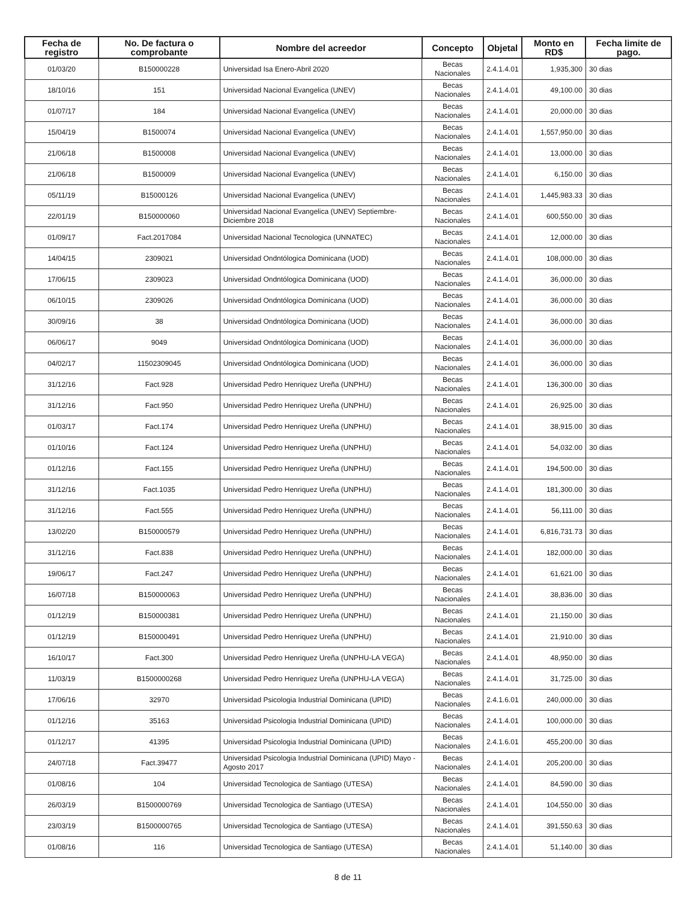| Fecha de registro | No. De factura o comprobante | Nombre del acreedor | Concepto | Objetal | Monto en RD$ | Fecha limite de pago. |
| --- | --- | --- | --- | --- | --- | --- |
| 01/03/20 | B150000228 | Universidad Isa Enero-Abril 2020 | Becas Nacionales | 2.4.1.4.01 | 1,935,300 | 30 dias |
| 18/10/16 | 151 | Universidad Nacional Evangelica (UNEV) | Becas Nacionales | 2.4.1.4.01 | 49,100.00 | 30 dias |
| 01/07/17 | 184 | Universidad Nacional Evangelica (UNEV) | Becas Nacionales | 2.4.1.4.01 | 20,000.00 | 30 dias |
| 15/04/19 | B1500074 | Universidad Nacional Evangelica (UNEV) | Becas Nacionales | 2.4.1.4.01 | 1,557,950.00 | 30 dias |
| 21/06/18 | B1500008 | Universidad Nacional Evangelica (UNEV) | Becas Nacionales | 2.4.1.4.01 | 13,000.00 | 30 dias |
| 21/06/18 | B1500009 | Universidad Nacional Evangelica (UNEV) | Becas Nacionales | 2.4.1.4.01 | 6,150.00 | 30 dias |
| 05/11/19 | B15000126 | Universidad Nacional Evangelica (UNEV) | Becas Nacionales | 2.4.1.4.01 | 1,445,983.33 | 30 dias |
| 22/01/19 | B150000060 | Universidad Nacional Evangelica (UNEV) Septiembre-Diciembre 2018 | Becas Nacionales | 2.4.1.4.01 | 600,550.00 | 30 dias |
| 01/09/17 | Fact.2017084 | Universidad Nacional Tecnologica (UNNATEC) | Becas Nacionales | 2.4.1.4.01 | 12,000.00 | 30 dias |
| 14/04/15 | 2309021 | Universidad Ondntólogica Dominicana (UOD) | Becas Nacionales | 2.4.1.4.01 | 108,000.00 | 30 dias |
| 17/06/15 | 2309023 | Universidad Ondntólogica Dominicana (UOD) | Becas Nacionales | 2.4.1.4.01 | 36,000.00 | 30 dias |
| 06/10/15 | 2309026 | Universidad Ondntólogica Dominicana (UOD) | Becas Nacionales | 2.4.1.4.01 | 36,000.00 | 30 dias |
| 30/09/16 | 38 | Universidad Ondntólogica Dominicana (UOD) | Becas Nacionales | 2.4.1.4.01 | 36,000.00 | 30 dias |
| 06/06/17 | 9049 | Universidad Ondntólogica Dominicana (UOD) | Becas Nacionales | 2.4.1.4.01 | 36,000.00 | 30 dias |
| 04/02/17 | 11502309045 | Universidad Ondntólogica Dominicana (UOD) | Becas Nacionales | 2.4.1.4.01 | 36,000.00 | 30 dias |
| 31/12/16 | Fact.928 | Universidad Pedro Henriquez Ureña (UNPHU) | Becas Nacionales | 2.4.1.4.01 | 136,300.00 | 30 dias |
| 31/12/16 | Fact.950 | Universidad Pedro Henriquez Ureña (UNPHU) | Becas Nacionales | 2.4.1.4.01 | 26,925.00 | 30 dias |
| 01/03/17 | Fact.174 | Universidad Pedro Henriquez Ureña (UNPHU) | Becas Nacionales | 2.4.1.4.01 | 38,915.00 | 30 dias |
| 01/10/16 | Fact.124 | Universidad Pedro Henriquez Ureña (UNPHU) | Becas Nacionales | 2.4.1.4.01 | 54,032.00 | 30 dias |
| 01/12/16 | Fact.155 | Universidad Pedro Henriquez Ureña (UNPHU) | Becas Nacionales | 2.4.1.4.01 | 194,500.00 | 30 dias |
| 31/12/16 | Fact.1035 | Universidad Pedro Henriquez Ureña (UNPHU) | Becas Nacionales | 2.4.1.4.01 | 181,300.00 | 30 dias |
| 31/12/16 | Fact.555 | Universidad Pedro Henriquez Ureña (UNPHU) | Becas Nacionales | 2.4.1.4.01 | 56,111.00 | 30 dias |
| 13/02/20 | B150000579 | Universidad Pedro Henriquez Ureña (UNPHU) | Becas Nacionales | 2.4.1.4.01 | 6,816,731.73 | 30 dias |
| 31/12/16 | Fact.838 | Universidad Pedro Henriquez Ureña (UNPHU) | Becas Nacionales | 2.4.1.4.01 | 182,000.00 | 30 dias |
| 19/06/17 | Fact.247 | Universidad Pedro Henriquez Ureña (UNPHU) | Becas Nacionales | 2.4.1.4.01 | 61,621.00 | 30 dias |
| 16/07/18 | B150000063 | Universidad Pedro Henriquez Ureña (UNPHU) | Becas Nacionales | 2.4.1.4.01 | 38,836.00 | 30 dias |
| 01/12/19 | B150000381 | Universidad Pedro Henriquez Ureña (UNPHU) | Becas Nacionales | 2.4.1.4.01 | 21,150.00 | 30 dias |
| 01/12/19 | B150000491 | Universidad Pedro Henriquez Ureña (UNPHU) | Becas Nacionales | 2.4.1.4.01 | 21,910.00 | 30 dias |
| 16/10/17 | Fact.300 | Universidad Pedro Henriquez Ureña (UNPHU-LA VEGA) | Becas Nacionales | 2.4.1.4.01 | 48,950.00 | 30 dias |
| 11/03/19 | B1500000268 | Universidad Pedro Henriquez Ureña (UNPHU-LA VEGA) | Becas Nacionales | 2.4.1.4.01 | 31,725.00 | 30 dias |
| 17/06/16 | 32970 | Universidad Psicologia Industrial Dominicana (UPID) | Becas Nacionales | 2.4.1.6.01 | 240,000.00 | 30 dias |
| 01/12/16 | 35163 | Universidad Psicologia Industrial Dominicana (UPID) | Becas Nacionales | 2.4.1.4.01 | 100,000.00 | 30 dias |
| 01/12/17 | 41395 | Universidad Psicologia Industrial Dominicana (UPID) | Becas Nacionales | 2.4.1.6.01 | 455,200.00 | 30 dias |
| 24/07/18 | Fact.39477 | Universidad Psicologia Industrial Dominicana (UPID) Mayo - Agosto 2017 | Becas Nacionales | 2.4.1.4.01 | 205,200.00 | 30 dias |
| 01/08/16 | 104 | Universidad Tecnologica de Santiago (UTESA) | Becas Nacionales | 2.4.1.4.01 | 84,590.00 | 30 dias |
| 26/03/19 | B1500000769 | Universidad Tecnologica de Santiago (UTESA) | Becas Nacionales | 2.4.1.4.01 | 104,550.00 | 30 dias |
| 23/03/19 | B1500000765 | Universidad Tecnologica de Santiago (UTESA) | Becas Nacionales | 2.4.1.4.01 | 391,550.63 | 30 dias |
| 01/08/16 | 116 | Universidad Tecnologica de Santiago (UTESA) | Becas Nacionales | 2.4.1.4.01 | 51,140.00 | 30 dias |
8 de 11